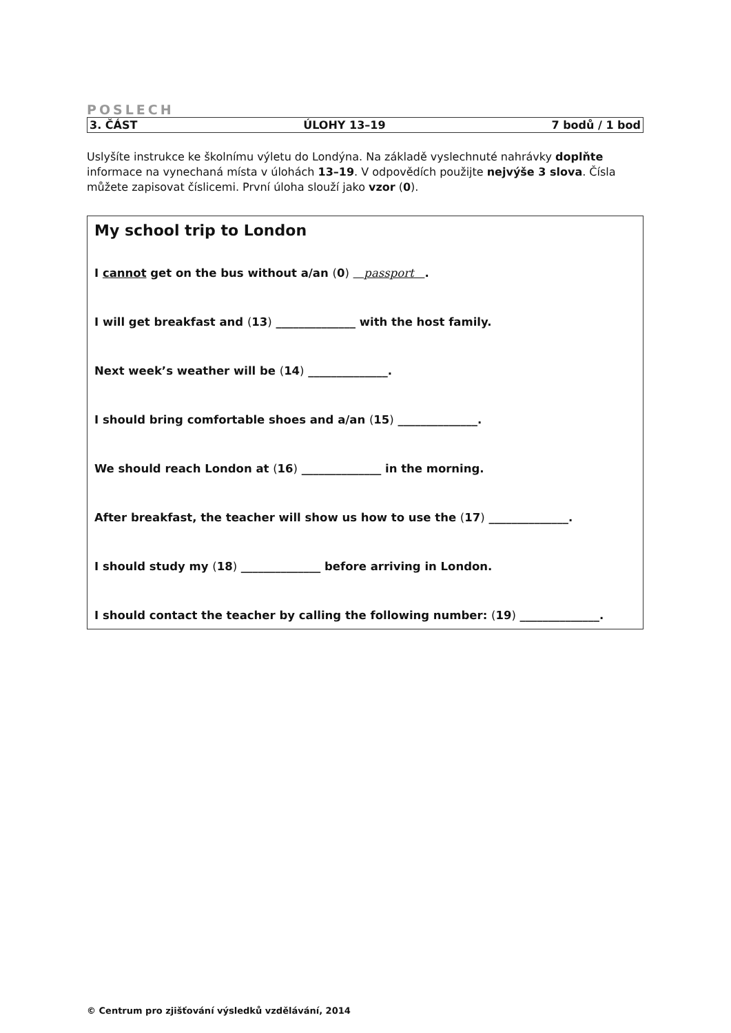POSLECH
3. ČÁST ÚLOHY 13–19 7 bodů / 1 bod
Uslyšíte instrukce ke školnímu výletu do Londýna. Na základě vyslechnuté nahrávky doplňte informace na vynechaná místa v úlohách 13–19. V odpovědích použijte nejvýše 3 slova. Čísla můžete zapisovat číslicemi. První úloha slouží jako vzor (0).
My school trip to London
I cannot get on the bus without a/an (0) passport .
I will get breakfast and (13) ______________ with the host family.
Next week’s weather will be (14) ______________.
I should bring comfortable shoes and a/an (15) ______________.
We should reach London at (16) ______________ in the morning.
After breakfast, the teacher will show us how to use the (17) ______________.
I should study my (18) ______________ before arriving in London.
I should contact the teacher by calling the following number: (19) ______________.
© Centrum pro zjišťování výsledků vzdělávání, 2014